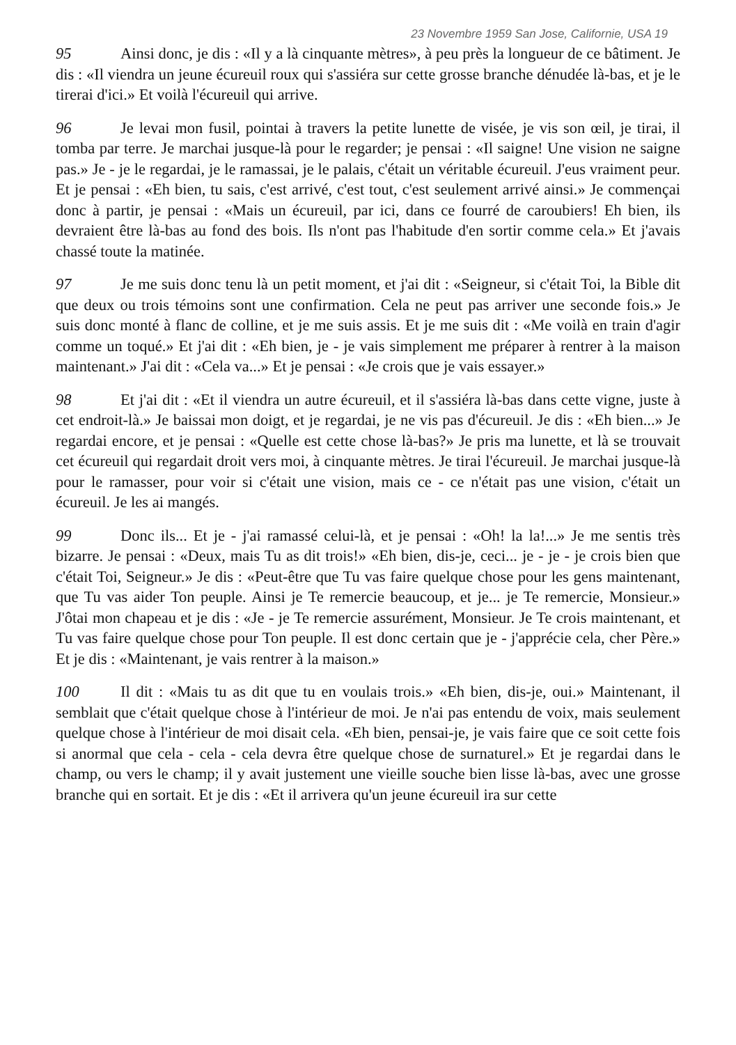23 Novembre 1959 San Jose, Californie, USA 19
95 Ainsi donc, je dis : «Il y a là cinquante mètres», à peu près la longueur de ce bâtiment. Je dis : «Il viendra un jeune écureuil roux qui s'assiéra sur cette grosse branche dénudée là-bas, et je le tirerai d'ici.» Et voilà l'écureuil qui arrive.
96 Je levai mon fusil, pointai à travers la petite lunette de visée, je vis son œil, je tirai, il tomba par terre. Je marchai jusque-là pour le regarder; je pensai : «Il saigne! Une vision ne saigne pas.» Je - je le regardai, je le ramassai, je le palais, c'était un véritable écureuil. J'eus vraiment peur. Et je pensai : «Eh bien, tu sais, c'est arrivé, c'est tout, c'est seulement arrivé ainsi.» Je commençai donc à partir, je pensai : «Mais un écureuil, par ici, dans ce fourré de caroubiers! Eh bien, ils devraient être là-bas au fond des bois. Ils n'ont pas l'habitude d'en sortir comme cela.» Et j'avais chassé toute la matinée.
97 Je me suis donc tenu là un petit moment, et j'ai dit : «Seigneur, si c'était Toi, la Bible dit que deux ou trois témoins sont une confirmation. Cela ne peut pas arriver une seconde fois.» Je suis donc monté à flanc de colline, et je me suis assis. Et je me suis dit : «Me voilà en train d'agir comme un toqué.» Et j'ai dit : «Eh bien, je - je vais simplement me préparer à rentrer à la maison maintenant.» J'ai dit : «Cela va...» Et je pensai : «Je crois que je vais essayer.»
98 Et j'ai dit : «Et il viendra un autre écureuil, et il s'assiéra là-bas dans cette vigne, juste à cet endroit-là.» Je baissai mon doigt, et je regardai, je ne vis pas d'écureuil. Je dis : «Eh bien...» Je regardai encore, et je pensai : «Quelle est cette chose là-bas?» Je pris ma lunette, et là se trouvait cet écureuil qui regardait droit vers moi, à cinquante mètres. Je tirai l'écureuil. Je marchai jusque-là pour le ramasser, pour voir si c'était une vision, mais ce - ce n'était pas une vision, c'était un écureuil. Je les ai mangés.
99 Donc ils... Et je - j'ai ramassé celui-là, et je pensai : «Oh! la la!...» Je me sentis très bizarre. Je pensai : «Deux, mais Tu as dit trois!» «Eh bien, dis-je, ceci... je - je - je crois bien que c'était Toi, Seigneur.» Je dis : «Peut-être que Tu vas faire quelque chose pour les gens maintenant, que Tu vas aider Ton peuple. Ainsi je Te remercie beaucoup, et je... je Te remercie, Monsieur.» J'ôtai mon chapeau et je dis : «Je - je Te remercie assurément, Monsieur. Je Te crois maintenant, et Tu vas faire quelque chose pour Ton peuple. Il est donc certain que je - j'apprécie cela, cher Père.» Et je dis : «Maintenant, je vais rentrer à la maison.»
100 Il dit : «Mais tu as dit que tu en voulais trois.» «Eh bien, dis-je, oui.» Maintenant, il semblait que c'était quelque chose à l'intérieur de moi. Je n'ai pas entendu de voix, mais seulement quelque chose à l'intérieur de moi disait cela. «Eh bien, pensai-je, je vais faire que ce soit cette fois si anormal que cela - cela - cela devra être quelque chose de surnaturel.» Et je regardai dans le champ, ou vers le champ; il y avait justement une vieille souche bien lisse là-bas, avec une grosse branche qui en sortait. Et je dis : «Et il arrivera qu'un jeune écureuil ira sur cette